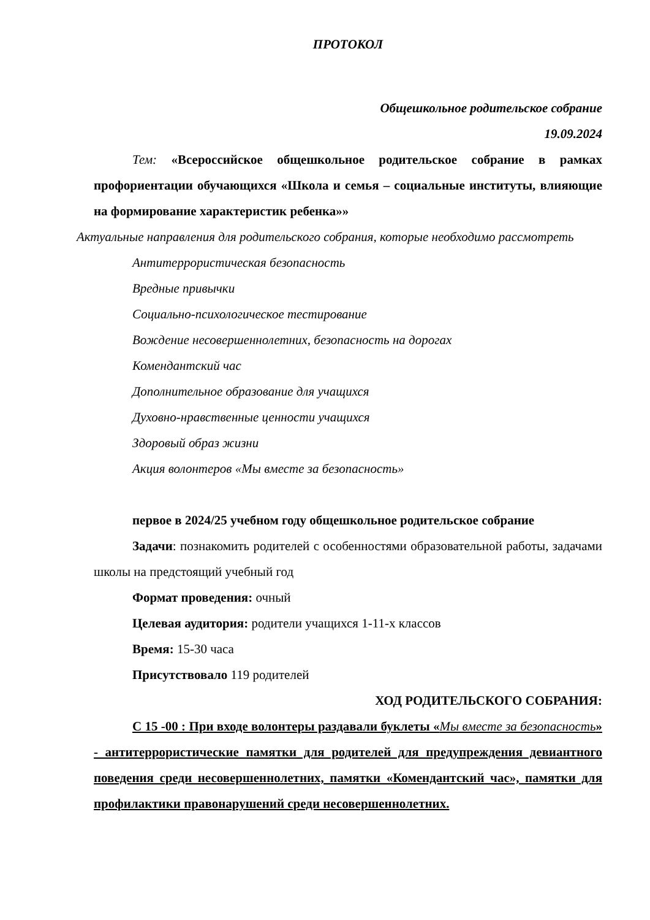ПРОТОКОЛ
Общешкольное родительское собрание
19.09.2024
Тем: «Всероссийское общешкольное родительское собрание в рамках профориентации обучающихся «Школа и семья – социальные институты, влияющие на формирование характеристик ребенка»»
Актуальные направления для родительского собрания, которые необходимо рассмотреть
Антитеррористическая безопасность
Вредные привычки
Социально-психологическое тестирование
Вождение несовершеннолетних, безопасность на дорогах
Комендантский час
Дополнительное образование для учащихся
Духовно-нравственные ценности учащихся
Здоровый образ жизни
Акция волонтеров «Мы вместе за безопасность»
первое в 2024/25 учебном году общешкольное родительское собрание
Задачи: познакомить родителей с особенностями образовательной работы, задачами школы на предстоящий учебный год
Формат проведения: очный
Целевая аудитория: родители учащихся 1-11-х классов
Время: 15-30 часа
Присутствовало 119 родителей
ХОД РОДИТЕЛЬСКОГО СОБРАНИЯ:
С 15 -00 : При входе волонтеры раздавали буклеты «Мы вместе за безопасность» - антитеррористические памятки для родителей для предупреждения девиантного поведения среди несовершеннолетних, памятки «Комендантский час», памятки для профилактики правонарушений среди несовершеннолетних.